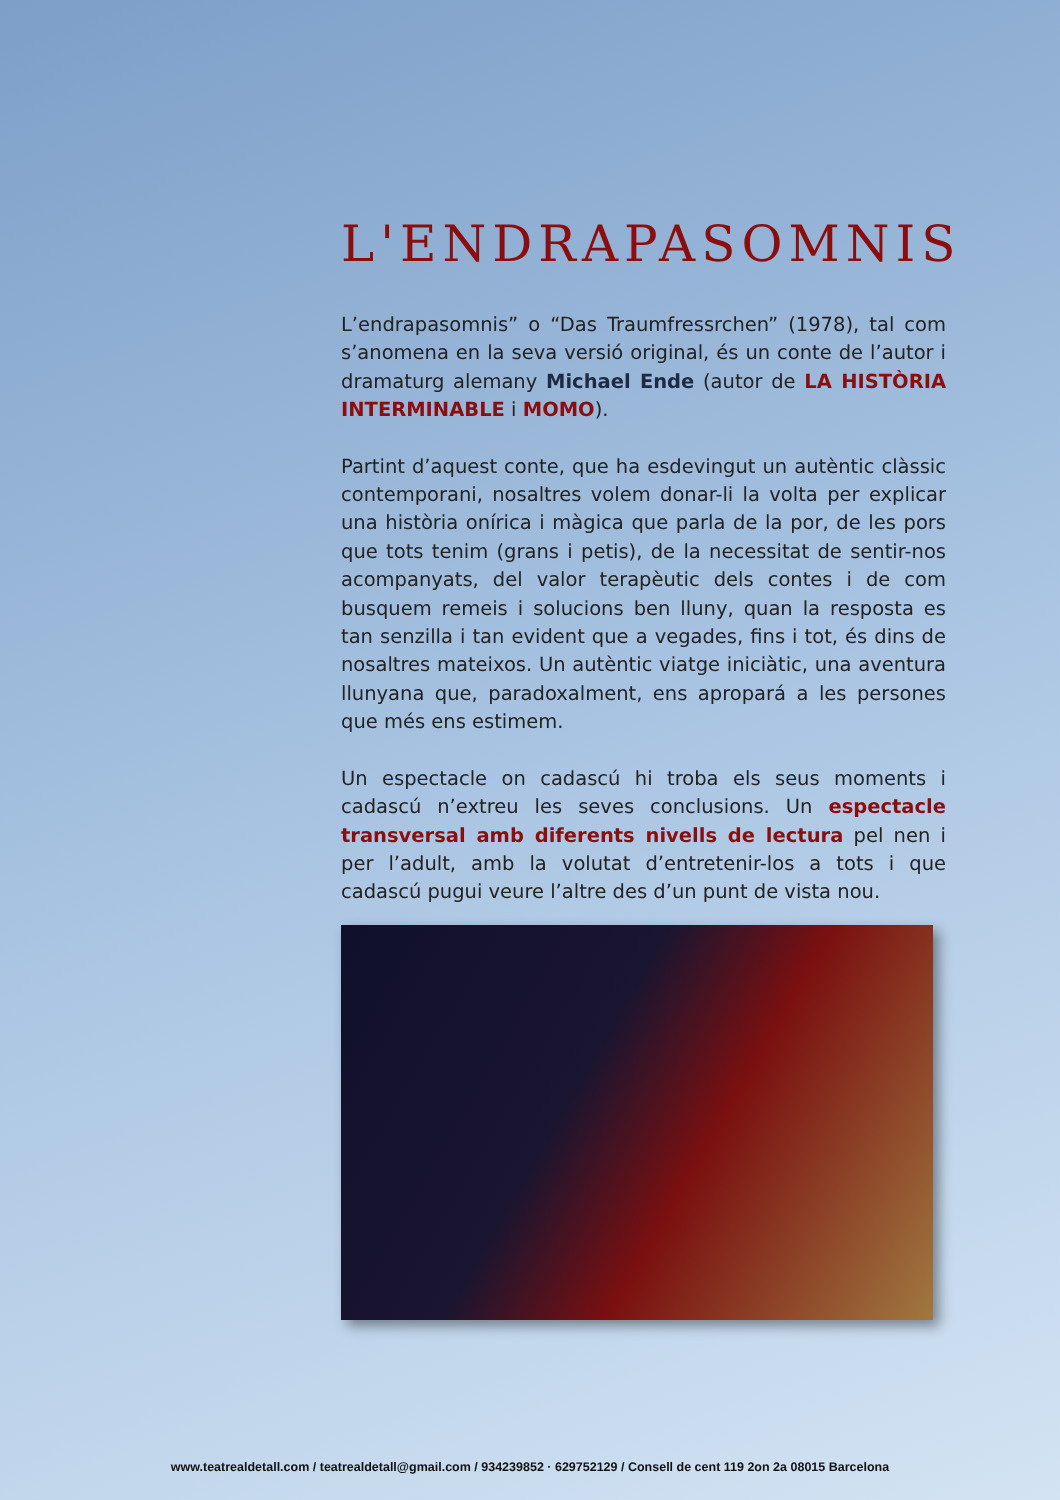L'ENDRAPASOMNIS
L’endrapasomnis” o “Das Traumfressrchen” (1978), tal com s’anomena en la seva versió original, és un conte de l’autor i dramaturg alemany Michael Ende (autor de LA HISTÒRIA INTERMINABLE i MOMO).
Partint d’aquest conte, que ha esdevingut un autèntic clàssic contemporani, nosaltres volem donar-li la volta per explicar una història onírica i màgica que parla de la por, de les pors que tots tenim (grans i petis), de la necessitat de sentir-nos acompanyats, del valor terapèutic dels contes i de com busquem remeis i solucions ben lluny, quan la resposta es tan senzilla i tan evident que a vegades, fins i tot, és dins de nosaltres mateixos. Un autèntic viatge iniciàtic, una aventura llunyana que, paradoxalment, ens apropará a les persones que més ens estimem.
Un espectacle on cadascú hi troba els seus moments i cadascú n’extreu les seves conclusions. Un espectacle transversal amb diferents nivells de lectura pel nen i per l’adult, amb la volutat d’entretenir-los a tots i que cadascú pugui veure l’altre des d’un punt de vista nou.
www.teatrealdetall.com / teatrealdetall@gmail.com / 934239852 · 629752129 / Consell de cent 119 2on 2a 08015 Barcelona